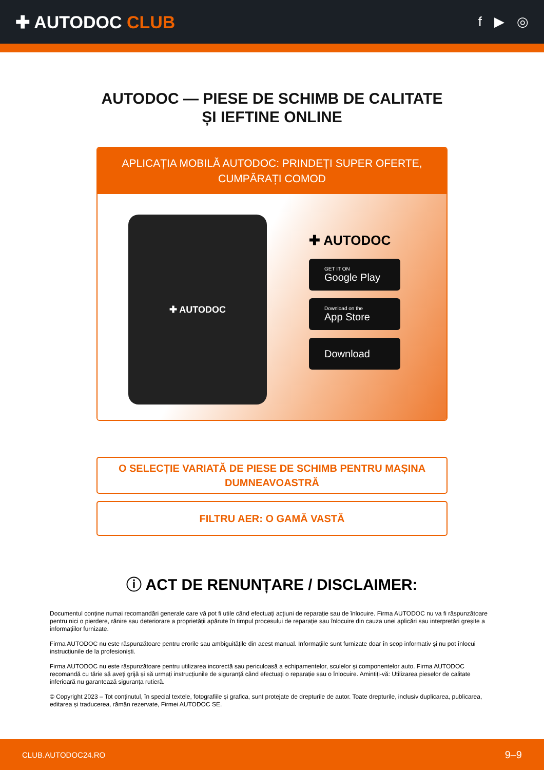✚ AUTODOC CLUB
f ▶ ◎
AUTODOC — PIESE DE SCHIMB DE CALITATE ȘI IEFTINE ONLINE
APLICAȚIA MOBILĂ AUTODOC: PRINDEȚI SUPER OFERTE, CUMPĂRAȚI COMOD
✚ AUTODOC
✚ AUTODOC
GET IT ON
Google Play
Download on the
App Store
Download
O SELECȚIE VARIATĂ DE PIESE DE SCHIMB PENTRU MAȘINA DUMNEAVOASTRĂ
FILTRU AER: O GAMĂ VASTĂ
ⓘ ACT DE RENUNȚARE / DISCLAIMER:
Documentul conține numai recomandări generale care vă pot fi utile când efectuați acțiuni de reparație sau de înlocuire. Firma AUTODOC nu va fi răspunzătoare pentru nici o pierdere, rănire sau deteriorare a proprietății apărute în timpul procesului de reparație sau înlocuire din cauza unei aplicări sau interpretări greșite a informațiilor furnizate.
Firma AUTODOC nu este răspunzătoare pentru erorile sau ambiguitățile din acest manual. Informațiile sunt furnizate doar în scop informativ și nu pot înlocui instrucțiunile de la profesioniști.
Firma AUTODOC nu este răspunzătoare pentru utilizarea incorectă sau periculoasă a echipamentelor, sculelor și componentelor auto. Firma AUTODOC recomandă cu tărie să aveți grijă și să urmați instrucțiunile de siguranță când efectuați o reparație sau o înlocuire. Amintiți-vă: Utilizarea pieselor de calitate inferioară nu garantează siguranța rutieră.
© Copyright 2023 – Tot conținutul, în special textele, fotografiile și grafica, sunt protejate de drepturile de autor. Toate drepturile, inclusiv duplicarea, publicarea, editarea și traducerea, rămân rezervate, Firmei AUTODOC SE.
CLUB.AUTODOC24.RO 9–9